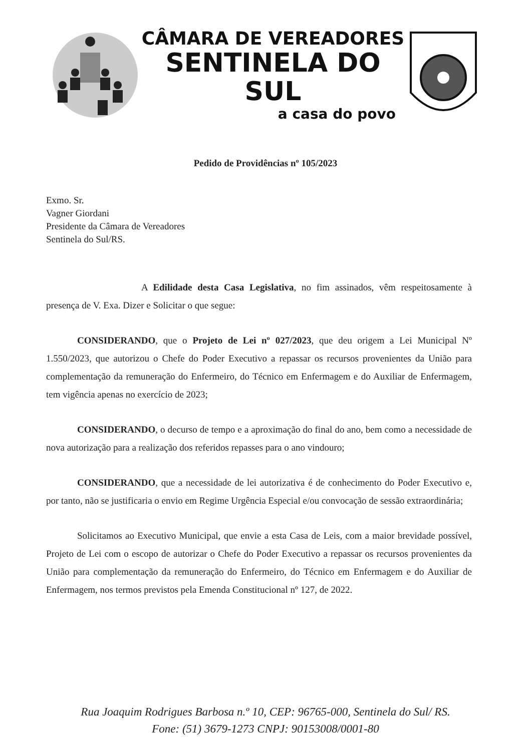CÂMARA DE VEREADORES
SENTINELA DO SUL
a casa do povo
Pedido de Providências nº 105/2023
Exmo. Sr.
Vagner Giordani
Presidente da Câmara de Vereadores
Sentinela do Sul/RS.
A Edilidade desta Casa Legislativa, no fim assinados, vêm respeitosamente à presença de V. Exa. Dizer e Solicitar o que segue:
CONSIDERANDO, que o Projeto de Lei nº 027/2023, que deu origem a Lei Municipal Nº 1.550/2023, que autorizou o Chefe do Poder Executivo a repassar os recursos provenientes da União para complementação da remuneração do Enfermeiro, do Técnico em Enfermagem e do Auxiliar de Enfermagem, tem vigência apenas no exercício de 2023;
CONSIDERANDO, o decurso de tempo e a aproximação do final do ano, bem como a necessidade de nova autorização para a realização dos referidos repasses para o ano vindouro;
CONSIDERANDO, que a necessidade de lei autorizativa é de conhecimento do Poder Executivo e, por tanto, não se justificaria o envio em Regime Urgência Especial e/ou convocação de sessão extraordinária;
Solicitamos ao Executivo Municipal, que envie a esta Casa de Leis, com a maior brevidade possível, Projeto de Lei com o escopo de autorizar o Chefe do Poder Executivo a repassar os recursos provenientes da União para complementação da remuneração do Enfermeiro, do Técnico em Enfermagem e do Auxiliar de Enfermagem, nos termos previstos pela Emenda Constitucional nº 127, de 2022.
Rua Joaquim Rodrigues Barbosa n.º 10, CEP: 96765-000, Sentinela do Sul/ RS.
Fone: (51) 3679-1273 CNPJ: 90153008/0001-80